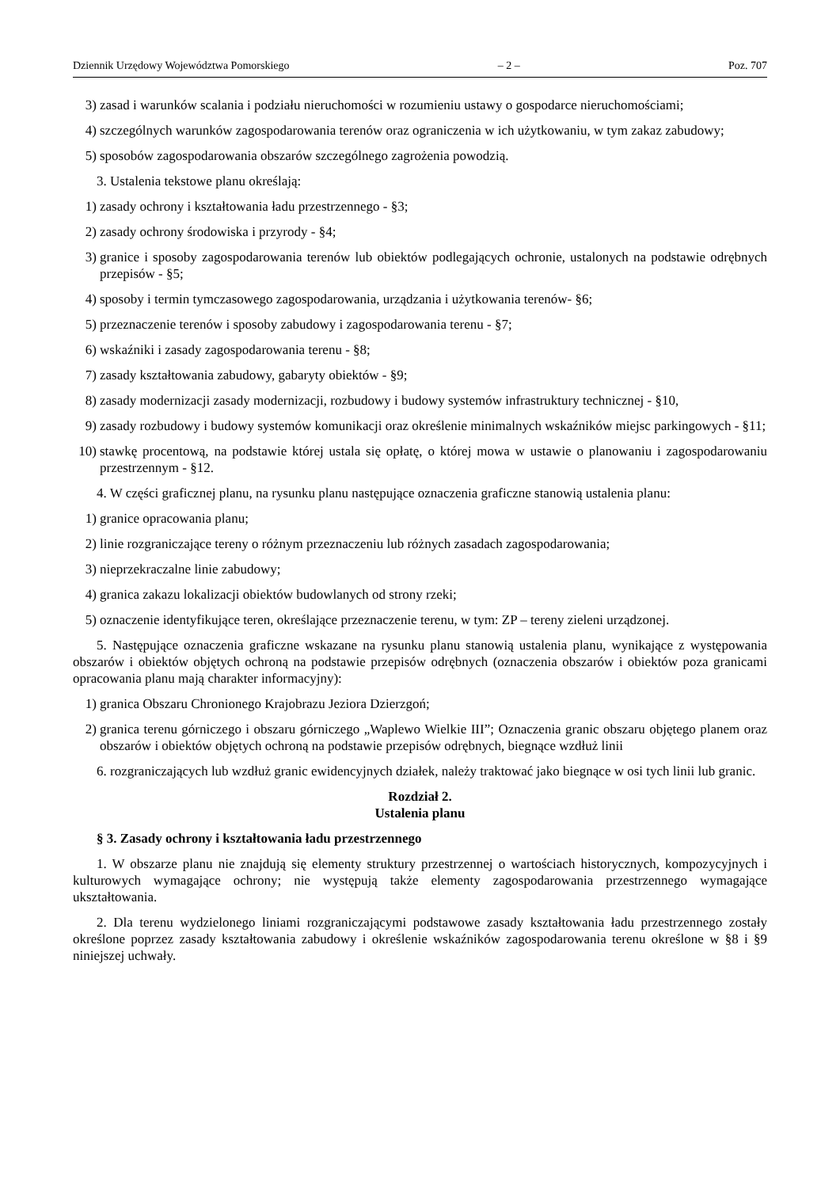Dziennik Urzędowy Województwa Pomorskiego – 2 – Poz. 707
3) zasad i warunków scalania i podziału nieruchomości w rozumieniu ustawy o gospodarce nieruchomościami;
4) szczególnych warunków zagospodarowania terenów oraz ograniczenia w ich użytkowaniu, w tym zakaz zabudowy;
5) sposobów zagospodarowania obszarów szczególnego zagrożenia powodzią.
3. Ustalenia tekstowe planu określają:
1) zasady ochrony i kształtowania ładu przestrzennego - §3;
2) zasady ochrony środowiska i przyrody - §4;
3) granice i sposoby zagospodarowania terenów lub obiektów podlegających ochronie, ustalonych na podstawie odrębnych przepisów - §5;
4) sposoby i termin tymczasowego zagospodarowania, urządzania i użytkowania terenów- §6;
5) przeznaczenie terenów i sposoby zabudowy i zagospodarowania terenu - §7;
6) wskaźniki i zasady zagospodarowania terenu - §8;
7) zasady kształtowania zabudowy, gabaryty obiektów - §9;
8) zasady modernizacji zasady modernizacji, rozbudowy i budowy systemów infrastruktury technicznej - §10,
9) zasady rozbudowy i budowy systemów komunikacji oraz określenie minimalnych wskaźników miejsc parkingowych - §11;
10) stawkę procentową, na podstawie której ustala się opłatę, o której mowa w ustawie o planowaniu i zagospodarowaniu przestrzennym - §12.
4. W części graficznej planu, na rysunku planu następujące oznaczenia graficzne stanowią ustalenia planu:
1) granice opracowania planu;
2) linie rozgraniczające tereny o różnym przeznaczeniu lub różnych zasadach zagospodarowania;
3) nieprzekraczalne linie zabudowy;
4) granica zakazu lokalizacji obiektów budowlanych od strony rzeki;
5) oznaczenie identyfikujące teren, określające przeznaczenie terenu, w tym: ZP – tereny zieleni urządzonej.
5. Następujące oznaczenia graficzne wskazane na rysunku planu stanowią ustalenia planu, wynikające z występowania obszarów i obiektów objętych ochroną na podstawie przepisów odrębnych (oznaczenia obszarów i obiektów poza granicami opracowania planu mają charakter informacyjny):
1) granica Obszaru Chronionego Krajobrazu Jeziora Dzierzgoń;
2) granica terenu górniczego i obszaru górniczego „Waplewo Wielkie III”; Oznaczenia granic obszaru objętego planem oraz obszarów i obiektów objętych ochroną na podstawie przepisów odrębnych, biegnące wzdłuż linii
6. rozgraniczających lub wzdłuż granic ewidencyjnych działek, należy traktować jako biegnące w osi tych linii lub granic.
Rozdział 2.
Ustalenia planu
§ 3. Zasady ochrony i kształtowania ładu przestrzennego
1. W obszarze planu nie znajdują się elementy struktury przestrzennej o wartościach historycznych, kompozycyjnych i kulturowych wymagające ochrony; nie występują także elementy zagospodarowania przestrzennego wymagające ukształtowania.
2. Dla terenu wydzielonego liniami rozgraniczającymi podstawowe zasady kształtowania ładu przestrzennego zostały określone poprzez zasady kształtowania zabudowy i określenie wskaźników zagospodarowania terenu określone w §8 i §9 niniejszej uchwały.